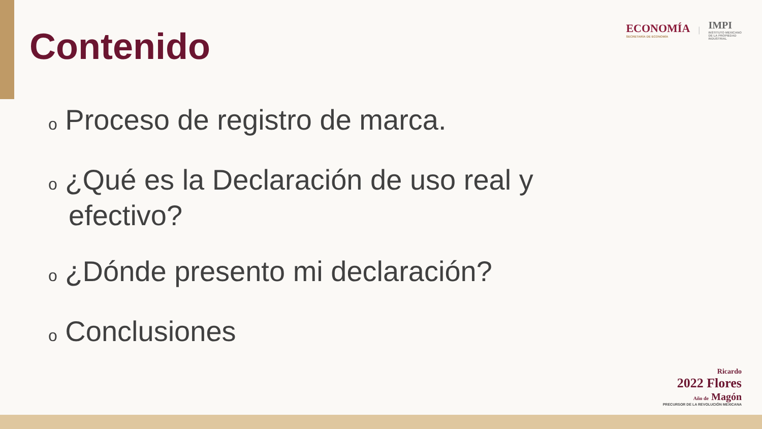ECONOMÍA
SECRETARÍA DE ECONOMÍA
|
IMPI
INSTITUTO MEXICANO
DE LA PROPIEDAD
INDUSTRIAL
Contenido
o Proceso de registro de marca.
o ¿Qué es la Declaración de uso real y efectivo?
o ¿Dónde presento mi declaración?
o Conclusiones
Ricardo
2022 Flores
Año de Magón
PRECURSOR DE LA REVOLUCIÓN MEXICANA